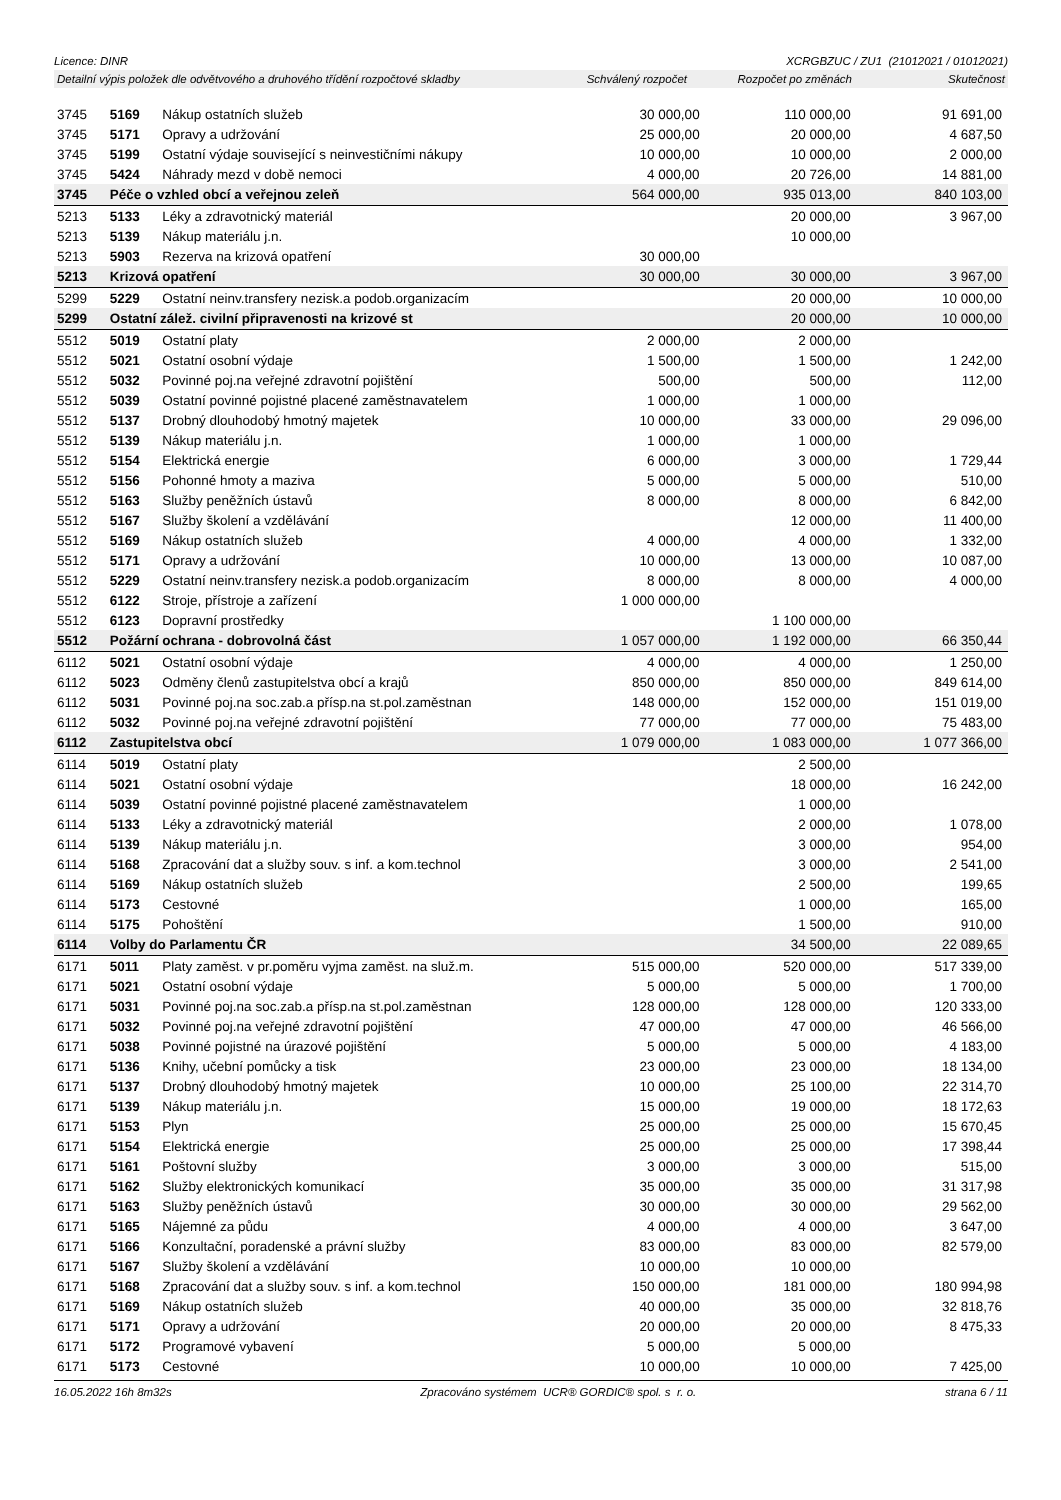Licence: DINR XCRGBZUC / ZU1 (21012021 / 01012021)
Detailní výpis položek dle odvětvového a druhového třídění rozpočtové skladby Schválený rozpočet Rozpočet po změnách Skutečnost
| 3745 | 5169 | Nákup ostatních služeb | 30 000,00 | 110 000,00 | 91 691,00 |
| 3745 | 5171 | Opravy a udržování | 25 000,00 | 20 000,00 | 4 687,50 |
| 3745 | 5199 | Ostatní výdaje související s neinvestičními nákupy | 10 000,00 | 10 000,00 | 2 000,00 |
| 3745 | 5424 | Náhrady mezd v době nemoci | 4 000,00 | 20 726,00 | 14 881,00 |
| 3745 | Péče o vzhled obcí a veřejnou zeleň | | 564 000,00 | 935 013,00 | 840 103,00 |
| 5213 | 5133 | Léky a zdravotnický materiál | | 20 000,00 | 3 967,00 |
| 5213 | 5139 | Nákup materiálu j.n. | | 10 000,00 | |
| 5213 | 5903 | Rezerva na krizová opatření | 30 000,00 | | |
| 5213 | Krizová opatření | | 30 000,00 | 30 000,00 | 3 967,00 |
| 5299 | 5229 | Ostatní neinv.transfery nezisk.a podob.organizacím | | 20 000,00 | 10 000,00 |
| 5299 | Ostatní zálež. civilní připravenosti na krizové st | | | 20 000,00 | 10 000,00 |
| 5512 | 5019 | Ostatní platy | 2 000,00 | 2 000,00 | |
| 5512 | 5021 | Ostatní osobní výdaje | 1 500,00 | 1 500,00 | 1 242,00 |
| 5512 | 5032 | Povinné poj.na veřejné zdravotní pojištění | 500,00 | 500,00 | 112,00 |
| 5512 | 5039 | Ostatní povinné pojistné placené zaměstnavatelem | 1 000,00 | 1 000,00 | |
| 5512 | 5137 | Drobný dlouhodobý hmotný majetek | 10 000,00 | 33 000,00 | 29 096,00 |
| 5512 | 5139 | Nákup materiálu j.n. | 1 000,00 | 1 000,00 | |
| 5512 | 5154 | Elektrická energie | 6 000,00 | 3 000,00 | 1 729,44 |
| 5512 | 5156 | Pohonné hmoty a maziva | 5 000,00 | 5 000,00 | 510,00 |
| 5512 | 5163 | Služby peněžních ústavů | 8 000,00 | 8 000,00 | 6 842,00 |
| 5512 | 5167 | Služby školení a vzdělávání | | 12 000,00 | 11 400,00 |
| 5512 | 5169 | Nákup ostatních služeb | 4 000,00 | 4 000,00 | 1 332,00 |
| 5512 | 5171 | Opravy a udržování | 10 000,00 | 13 000,00 | 10 087,00 |
| 5512 | 5229 | Ostatní neinv.transfery nezisk.a podob.organizacím | 8 000,00 | 8 000,00 | 4 000,00 |
| 5512 | 6122 | Stroje, přístroje a zařízení | 1 000 000,00 | | |
| 5512 | 6123 | Dopravní prostředky | | 1 100 000,00 | |
| 5512 | Požární ochrana - dobrovolná část | | 1 057 000,00 | 1 192 000,00 | 66 350,44 |
| 6112 | 5021 | Ostatní osobní výdaje | 4 000,00 | 4 000,00 | 1 250,00 |
| 6112 | 5023 | Odměny členů zastupitelstva obcí a krajů | 850 000,00 | 850 000,00 | 849 614,00 |
| 6112 | 5031 | Povinné poj.na soc.zab.a přísp.na st.pol.zaměstnan | 148 000,00 | 152 000,00 | 151 019,00 |
| 6112 | 5032 | Povinné poj.na veřejné zdravotní pojištění | 77 000,00 | 77 000,00 | 75 483,00 |
| 6112 | Zastupitelstva obcí | | 1 079 000,00 | 1 083 000,00 | 1 077 366,00 |
| 6114 | 5019 | Ostatní platy | | 2 500,00 | |
| 6114 | 5021 | Ostatní osobní výdaje | | 18 000,00 | 16 242,00 |
| 6114 | 5039 | Ostatní povinné pojistné placené zaměstnavatelem | | 1 000,00 | |
| 6114 | 5133 | Léky a zdravotnický materiál | | 2 000,00 | 1 078,00 |
| 6114 | 5139 | Nákup materiálu j.n. | | 3 000,00 | 954,00 |
| 6114 | 5168 | Zpracování dat a služby souv. s inf. a kom.technol | | 3 000,00 | 2 541,00 |
| 6114 | 5169 | Nákup ostatních služeb | | 2 500,00 | 199,65 |
| 6114 | 5173 | Cestovné | | 1 000,00 | 165,00 |
| 6114 | 5175 | Pohoštění | | 1 500,00 | 910,00 |
| 6114 | Volby do Parlamentu ČR | | | 34 500,00 | 22 089,65 |
| 6171 | 5011 | Platy zaměst. v pr.poměru vyjma zaměst. na služ.m. | 515 000,00 | 520 000,00 | 517 339,00 |
| 6171 | 5021 | Ostatní osobní výdaje | 5 000,00 | 5 000,00 | 1 700,00 |
| 6171 | 5031 | Povinné poj.na soc.zab.a přísp.na st.pol.zaměstnan | 128 000,00 | 128 000,00 | 120 333,00 |
| 6171 | 5032 | Povinné poj.na veřejné zdravotní pojištění | 47 000,00 | 47 000,00 | 46 566,00 |
| 6171 | 5038 | Povinné pojistné na úrazové pojištění | 5 000,00 | 5 000,00 | 4 183,00 |
| 6171 | 5136 | Knihy, učební pomůcky a tisk | 23 000,00 | 23 000,00 | 18 134,00 |
| 6171 | 5137 | Drobný dlouhodobý hmotný majetek | 10 000,00 | 25 100,00 | 22 314,70 |
| 6171 | 5139 | Nákup materiálu j.n. | 15 000,00 | 19 000,00 | 18 172,63 |
| 6171 | 5153 | Plyn | 25 000,00 | 25 000,00 | 15 670,45 |
| 6171 | 5154 | Elektrická energie | 25 000,00 | 25 000,00 | 17 398,44 |
| 6171 | 5161 | Poštovní služby | 3 000,00 | 3 000,00 | 515,00 |
| 6171 | 5162 | Služby elektronických komunikací | 35 000,00 | 35 000,00 | 31 317,98 |
| 6171 | 5163 | Služby peněžních ústavů | 30 000,00 | 30 000,00 | 29 562,00 |
| 6171 | 5165 | Nájemné za půdu | 4 000,00 | 4 000,00 | 3 647,00 |
| 6171 | 5166 | Konzultační, poradenské a právní služby | 83 000,00 | 83 000,00 | 82 579,00 |
| 6171 | 5167 | Služby školení a vzdělávání | 10 000,00 | 10 000,00 | |
| 6171 | 5168 | Zpracování dat a služby souv. s inf. a kom.technol | 150 000,00 | 181 000,00 | 180 994,98 |
| 6171 | 5169 | Nákup ostatních služeb | 40 000,00 | 35 000,00 | 32 818,76 |
| 6171 | 5171 | Opravy a udržování | 20 000,00 | 20 000,00 | 8 475,33 |
| 6171 | 5172 | Programové vybavení | 5 000,00 | 5 000,00 | |
| 6171 | 5173 | Cestovné | 10 000,00 | 10 000,00 | 7 425,00 |
16.05.2022 16h 8m32s Zpracováno systémem UCR® GORDIC® spol. s r. o. strana 6 / 11